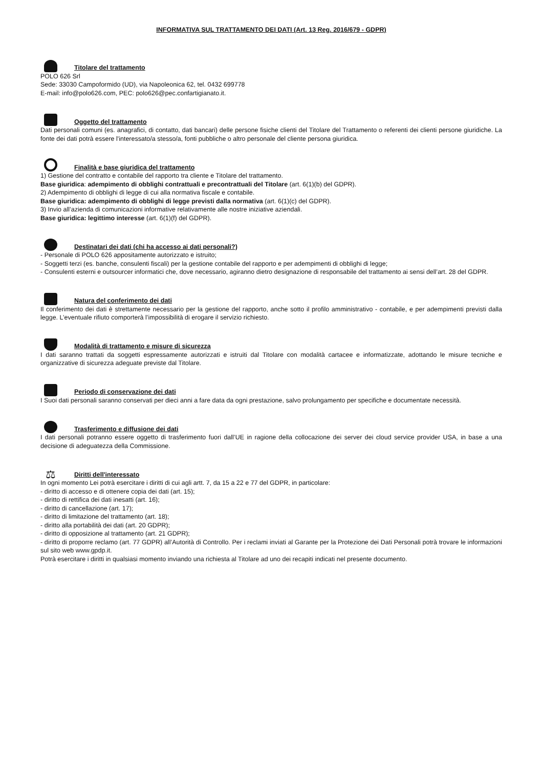INFORMATIVA SUL TRATTAMENTO DEI DATI (Art. 13 Reg. 2016/679 - GDPR)
Titolare del trattamento
POLO 626 Srl
Sede: 33030 Campoformido (UD), via Napoleonica 62, tel. 0432 699778
E-mail: info@polo626.com, PEC: polo626@pec.confartigianato.it.
Oggetto del trattamento
Dati personali comuni (es. anagrafici, di contatto, dati bancari) delle persone fisiche clienti del Titolare del Trattamento o referenti dei clienti persone giuridiche. La fonte dei dati potrà essere l'interessato/a stesso/a, fonti pubbliche o altro personale del cliente persona giuridica.
Finalità e base giuridica del trattamento
1) Gestione del contratto e contabile del rapporto tra cliente e Titolare del trattamento.
Base giuridica: adempimento di obblighi contrattuali e precontrattuali del Titolare (art. 6(1)(b) del GDPR).
2) Adempimento di obblighi di legge di cui alla normativa fiscale e contabile.
Base giuridica: adempimento di obblighi di legge previsti dalla normativa (art. 6(1)(c) del GDPR).
3) Invio all’azienda di comunicazioni informative relativamente alle nostre iniziative aziendali.
Base giuridica: legittimo interesse (art. 6(1)(f) del GDPR).
Destinatari dei dati (chi ha accesso ai dati personali?)
- Personale di POLO 626 appositamente autorizzato e istruito;
- Soggetti terzi (es. banche, consulenti fiscali) per la gestione contabile del rapporto e per adempimenti di obblighi di legge;
- Consulenti esterni e outsourcer informatici che, dove necessario, agiranno dietro designazione di responsabile del trattamento ai sensi dell’art. 28 del GDPR.
Natura del conferimento dei dati
Il conferimento dei dati è strettamente necessario per la gestione del rapporto, anche sotto il profilo amministrativo - contabile, e per adempimenti previsti dalla legge. L’eventuale rifiuto comporterà l’impossibilità di erogare il servizio richiesto.
Modalità di trattamento e misure di sicurezza
I dati saranno trattati da soggetti espressamente autorizzati e istruiti dal Titolare con modalità cartacee e informatizzate, adottando le misure tecniche e organizzative di sicurezza adeguate previste dal Titolare.
Periodo di conservazione dei dati
I Suoi dati personali saranno conservati per dieci anni a fare data da ogni prestazione, salvo prolungamento per specifiche e documentate necessità.
Trasferimento e diffusione dei dati
I dati personali potranno essere oggetto di trasferimento fuori dall’UE in ragione della collocazione dei server dei cloud service provider USA, in base a una decisione di adeguatezza della Commissione.
⚖
Diritti dell'interessato
In ogni momento Lei potrà esercitare i diritti di cui agli artt. 7, da 15 a 22 e 77 del GDPR, in particolare:
- diritto di accesso e di ottenere copia dei dati (art. 15);
- diritto di rettifica dei dati inesatti (art. 16);
- diritto di cancellazione (art. 17);
- diritto di limitazione del trattamento (art. 18);
- diritto alla portabilità dei dati (art. 20 GDPR);
- diritto di opposizione al trattamento (art. 21 GDPR);
- diritto di proporre reclamo (art. 77 GDPR) all’Autorità di Controllo. Per i reclami inviati al Garante per la Protezione dei Dati Personali potrà trovare le informazioni sul sito web www.gpdp.it.
Potrà esercitare i diritti in qualsiasi momento inviando una richiesta al Titolare ad uno dei recapiti indicati nel presente documento.